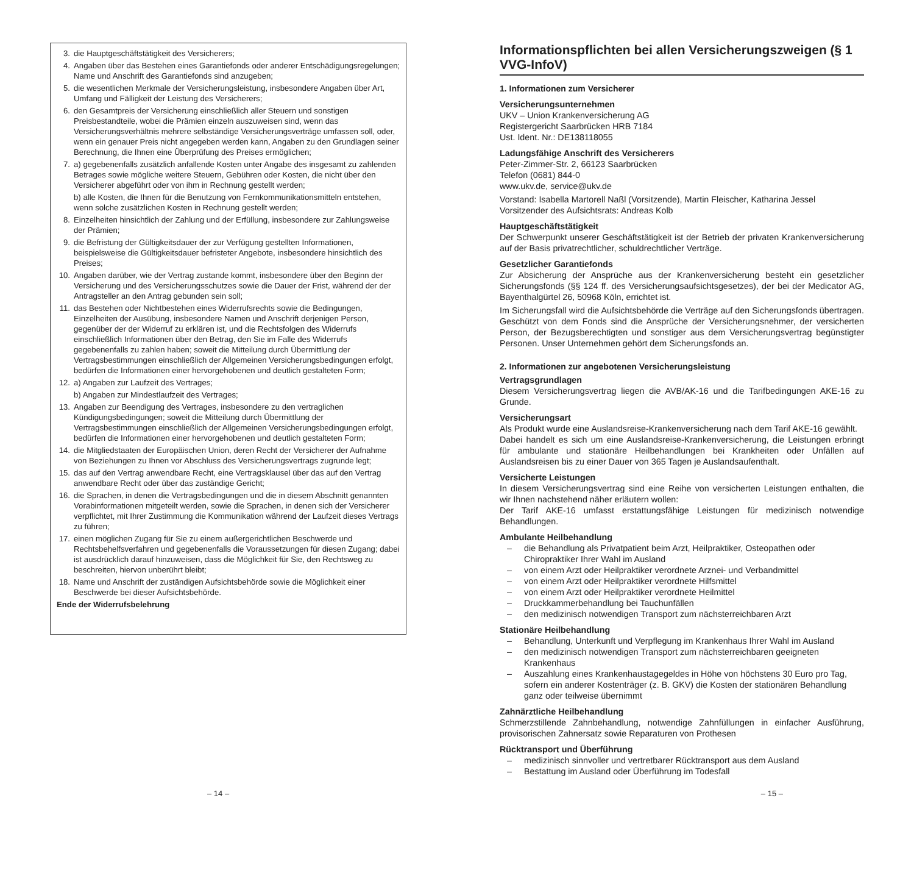3. die Hauptgeschäftstätigkeit des Versicherers;
4. Angaben über das Bestehen eines Garantiefonds oder anderer Entschädigungsregelungen; Name und Anschrift des Garantiefonds sind anzugeben;
5. die wesentlichen Merkmale der Versicherungsleistung, insbesondere Angaben über Art, Umfang und Fälligkeit der Leistung des Versicherers;
6. den Gesamtpreis der Versicherung einschließlich aller Steuern und sonstigen Preisbestandteile, wobei die Prämien einzeln auszuweisen sind, wenn das Versicherungsverhältnis mehrere selbständige Versicherungsverträge umfassen soll, oder, wenn ein genauer Preis nicht angegeben werden kann, Angaben zu den Grundlagen seiner Berechnung, die Ihnen eine Überprüfung des Preises ermöglichen;
7. a) gegebenenfalls zusätzlich anfallende Kosten unter Angabe des insgesamt zu zahlenden Betrages sowie mögliche weitere Steuern, Gebühren oder Kosten, die nicht über den Versicherer abgeführt oder von ihm in Rechnung gestellt werden;
b) alle Kosten, die Ihnen für die Benutzung von Fernkommunikationsmitteln entstehen, wenn solche zusätzlichen Kosten in Rechnung gestellt werden;
8. Einzelheiten hinsichtlich der Zahlung und der Erfüllung, insbesondere zur Zahlungsweise der Prämien;
9. die Befristung der Gültigkeitsdauer der zur Verfügung gestellten Informationen, beispielsweise die Gültigkeitsdauer befristeter Angebote, insbesondere hinsichtlich des Preises;
10. Angaben darüber, wie der Vertrag zustande kommt, insbesondere über den Beginn der Versicherung und des Versicherungsschutzes sowie die Dauer der Frist, während der der Antragsteller an den Antrag gebunden sein soll;
11. das Bestehen oder Nichtbestehen eines Widerrufsrechts sowie die Bedingungen, Einzelheiten der Ausübung, insbesondere Namen und Anschrift derjenigen Person, gegenüber der der Widerruf zu erklären ist, und die Rechtsfolgen des Widerrufs einschließlich Informationen über den Betrag, den Sie im Falle des Widerrufs gegebenenfalls zu zahlen haben; soweit die Mitteilung durch Übermittlung der Vertragsbestimmungen einschließlich der Allgemeinen Versicherungsbedingungen erfolgt, bedürfen die Informationen einer hervorgehobenen und deutlich gestalteten Form;
12.
a) Angaben zur Laufzeit des Vertrages;
b) Angaben zur Mindestlaufzeit des Vertrages;
13. Angaben zur Beendigung des Vertrages, insbesondere zu den vertraglichen Kündigungsbedingungen; soweit die Mitteilung durch Übermittlung der Vertragsbestimmungen einschließlich der Allgemeinen Versicherungsbedingungen erfolgt, bedürfen die Informationen einer hervorgehobenen und deutlich gestalteten Form;
14. die Mitgliedstaaten der Europäischen Union, deren Recht der Versicherer der Aufnahme von Beziehungen zu Ihnen vor Abschluss des Versicherungsvertrags zugrunde legt;
15. das auf den Vertrag anwendbare Recht, eine Vertragsklausel über das auf den Vertrag anwendbare Recht oder über das zuständige Gericht;
16. die Sprachen, in denen die Vertragsbedingungen und die in diesem Abschnitt genannten Vorabinformationen mitgeteilt werden, sowie die Sprachen, in denen sich der Versicherer verpflichtet, mit Ihrer Zustimmung die Kommunikation während der Laufzeit dieses Vertrags zu führen;
17. einen möglichen Zugang für Sie zu einem außergerichtlichen Beschwerde und Rechtsbehelfsverfahren und gegebenenfalls die Voraussetzungen für diesen Zugang; dabei ist ausdrücklich darauf hinzuweisen, dass die Möglichkeit für Sie, den Rechtsweg zu beschreiten, hiervon unberührt bleibt;
18. Name und Anschrift der zuständigen Aufsichtsbehörde sowie die Möglichkeit einer Beschwerde bei dieser Aufsichtsbehörde.
Ende der Widerrufsbelehrung
Informationspflichten bei allen Versicherungszweigen (§ 1 VVG-InfoV)
1. Informationen zum Versicherer
Versicherungsunternehmen
UKV – Union Krankenversicherung AG
Registergericht Saarbrücken HRB 7184
Ust. Ident. Nr.: DE138118055
Ladungsfähige Anschrift des Versicherers
Peter-Zimmer-Str. 2, 66123 Saarbrücken
Telefon (0681) 844-0
www.ukv.de, service@ukv.de
Vorstand: Isabella Martorell Naßl (Vorsitzende), Martin Fleischer, Katharina Jessel
Vorsitzender des Aufsichtsrats: Andreas Kolb
Hauptgeschäftstätigkeit
Der Schwerpunkt unserer Geschäftstätigkeit ist der Betrieb der privaten Krankenversicherung auf der Basis privatrechtlicher, schuldrechtlicher Verträge.
Gesetzlicher Garantiefonds
Zur Absicherung der Ansprüche aus der Krankenversicherung besteht ein gesetzlicher Sicherungsfonds (§§ 124 ff. des Versicherungsaufsichtsgesetzes), der bei der Medicator AG, Bayenthalgürtel 26, 50968 Köln, errichtet ist.
Im Sicherungsfall wird die Aufsichtsbehörde die Verträge auf den Sicherungsfonds übertragen. Geschützt von dem Fonds sind die Ansprüche der Versicherungsnehmer, der versicherten Person, der Bezugsberechtigten und sonstiger aus dem Versicherungsvertrag begünstigter Personen. Unser Unternehmen gehört dem Sicherungsfonds an.
2. Informationen zur angebotenen Versicherungsleistung
Vertragsgrundlagen
Diesem Versicherungsvertrag liegen die AVB/AK-16 und die Tarifbedingungen AKE-16 zu Grunde.
Versicherungsart
Als Produkt wurde eine Auslandsreise-Krankenversicherung nach dem Tarif AKE-16 gewählt.
Dabei handelt es sich um eine Auslandsreise-Krankenversicherung, die Leistungen erbringt für ambulante und stationäre Heilbehandlungen bei Krankheiten oder Unfällen auf Auslandsreisen bis zu einer Dauer von 365 Tagen je Auslandsaufenthalt.
Versicherte Leistungen
In diesem Versicherungsvertrag sind eine Reihe von versicherten Leistungen enthalten, die wir Ihnen nachstehend näher erläutern wollen:
Der Tarif AKE-16 umfasst erstattungsfähige Leistungen für medizinisch notwendige Behandlungen.
Ambulante Heilbehandlung
– die Behandlung als Privatpatient beim Arzt, Heilpraktiker, Osteopathen oder Chiropraktiker Ihrer Wahl im Ausland
– von einem Arzt oder Heilpraktiker verordnete Arznei- und Verbandmittel
– von einem Arzt oder Heilpraktiker verordnete Hilfsmittel
– von einem Arzt oder Heilpraktiker verordnete Heilmittel
– Druckkammerbehandlung bei Tauchunfällen
– den medizinisch notwendigen Transport zum nächsterreichbaren Arzt
Stationäre Heilbehandlung
– Behandlung, Unterkunft und Verpflegung im Krankenhaus Ihrer Wahl im Ausland
– den medizinisch notwendigen Transport zum nächsterreichbaren geeigneten Krankenhaus
– Auszahlung eines Krankenhaustagegeldes in Höhe von höchstens 30 Euro pro Tag, sofern ein anderer Kostenträger (z. B. GKV) die Kosten der stationären Behandlung ganz oder teilweise übernimmt
Zahnärztliche Heilbehandlung
Schmerzstillende Zahnbehandlung, notwendige Zahnfüllungen in einfacher Ausführung, provisorischen Zahnersatz sowie Reparaturen von Prothesen
Rücktransport und Überführung
– medizinisch sinnvoller und vertretbarer Rücktransport aus dem Ausland
– Bestattung im Ausland oder Überführung im Todesfall
– 14 – – 15 –